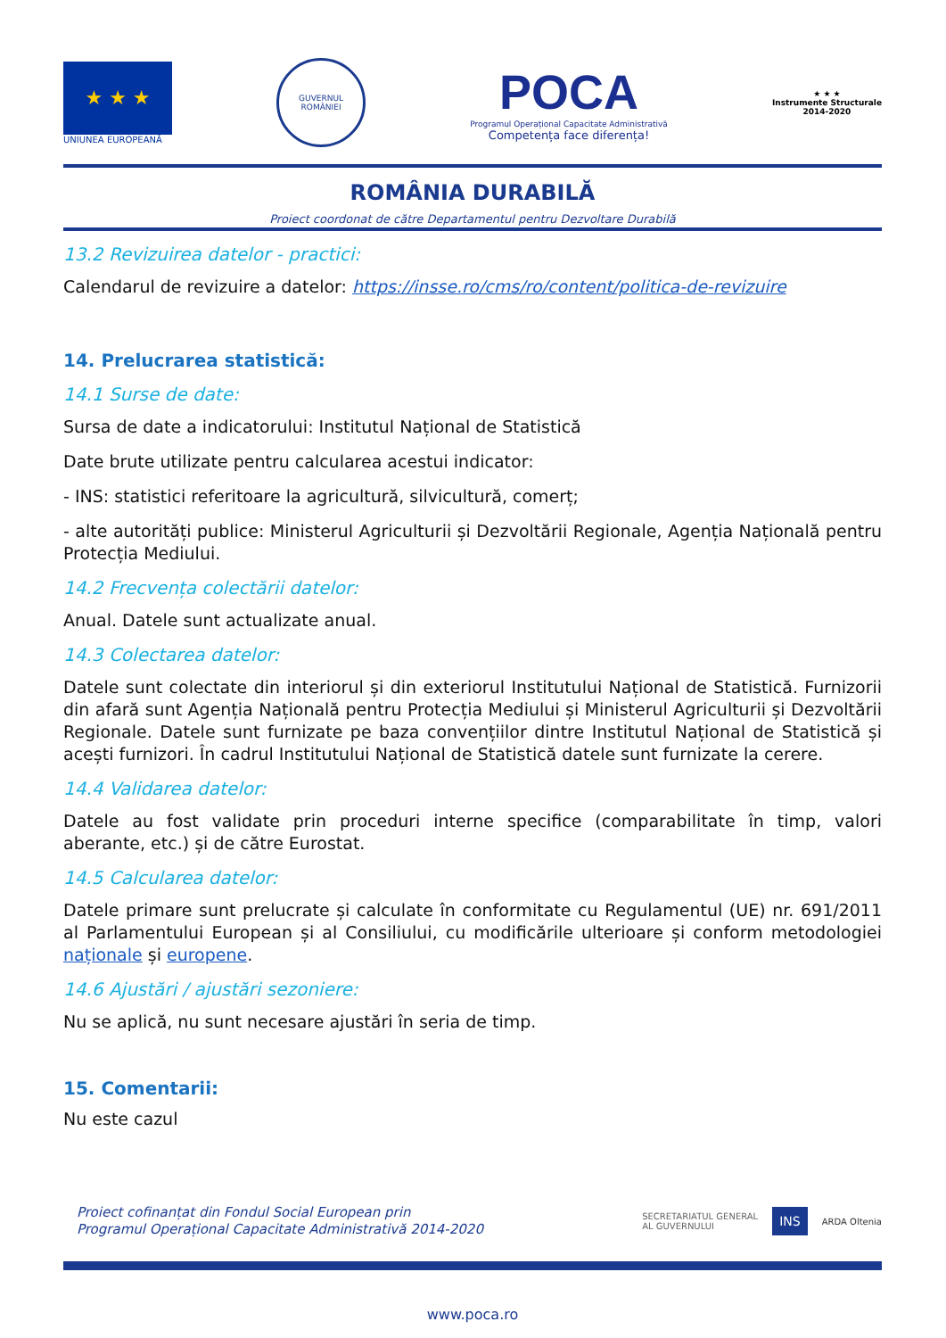★ ★ ★
UNIUNEA EUROPEANĂ
GUVERNUL ROMÂNIEI
POCA
Programul Operațional Capacitate Administrativă
Competența face diferența!
★ ★ ★
Instrumente Structurale
2014-2020
ROMÂNIA DURABILĂ
Proiect coordonat de către Departamentul pentru Dezvoltare Durabilă
13.2 Revizuirea datelor - practici:
Calendarul de revizuire a datelor: https://insse.ro/cms/ro/content/politica-de-revizuire
14. Prelucrarea statistică:
14.1 Surse de date:
Sursa de date a indicatorului: Institutul Național de Statistică
Date brute utilizate pentru calcularea acestui indicator:
- INS: statistici referitoare la agricultură, silvicultură, comerț;
- alte autorități publice: Ministerul Agriculturii și Dezvoltării Regionale, Agenția Națională pentru Protecția Mediului.
14.2 Frecvența colectării datelor:
Anual. Datele sunt actualizate anual.
14.3 Colectarea datelor:
Datele sunt colectate din interiorul și din exteriorul Institutului Național de Statistică. Furnizorii din afară sunt Agenția Națională pentru Protecția Mediului și Ministerul Agriculturii și Dezvoltării Regionale. Datele sunt furnizate pe baza convențiilor dintre Institutul Național de Statistică și acești furnizori. În cadrul Institutului Național de Statistică datele sunt furnizate la cerere.
14.4 Validarea datelor:
Datele au fost validate prin proceduri interne specifice (comparabilitate în timp, valori aberante, etc.) și de către Eurostat.
14.5 Calcularea datelor:
Datele primare sunt prelucrate și calculate în conformitate cu Regulamentul (UE) nr. 691/2011 al Parlamentului European și al Consiliului, cu modificările ulterioare și conform metodologiei naționale și europene.
14.6 Ajustări / ajustări sezoniere:
Nu se aplică, nu sunt necesare ajustări în seria de timp.
15. Comentarii:
Nu este cazul
Proiect cofinanțat din Fondul Social European prin
Programul Operațional Capacitate Administrativă 2014-2020
SECRETARIATUL GENERAL
AL GUVERNULUI INS ARDA Oltenia
www.poca.ro